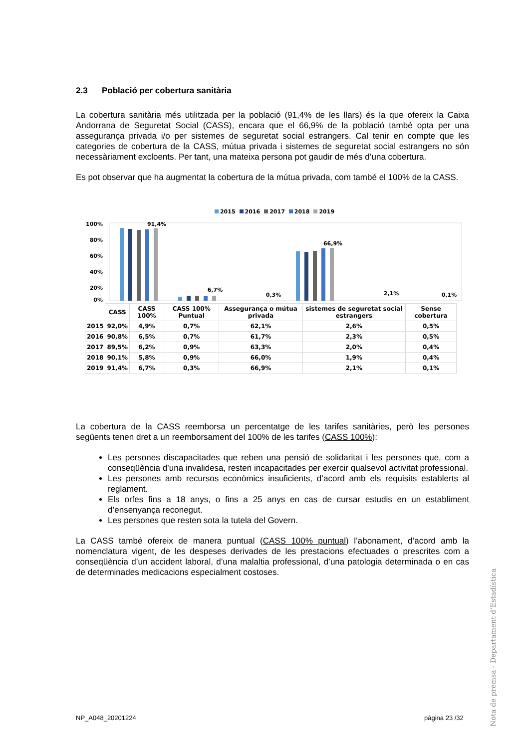2.3 Població per cobertura sanitària
La cobertura sanitària més utilitzada per la població (91,4% de les llars) és la que ofereix la Caixa Andorrana de Seguretat Social (CASS), encara que el 66,9% de la població també opta per una assegurança privada i/o per sistemes de seguretat social estrangers. Cal tenir en compte que les categories de cobertura de la CASS, mútua privada i sistemes de seguretat social estrangers no són necessàriament excloents. Per tant, una mateixa persona pot gaudir de més d’una cobertura.
Es pot observar que ha augmentat la cobertura de la mútua privada, com també el 100% de la CASS.
2015 2016 2017 2018 2019
100%
80%
60%
40%
20%
0%
91,4%
6,7%
0,3%
66,9%
2,1%
0,1%
| | CASS | CASS 100% | CASS 100% Puntual | Assegurança o mútua privada | sistemes de seguretat social estrangers | Sense cobertura |
| --- | --- | --- | --- | --- | --- | --- |
| 2015 | 92,0% | 4,9% | 0,7% | 62,1% | 2,6% | 0,5% |
| 2016 | 90,8% | 6,5% | 0,7% | 61,7% | 2,3% | 0,5% |
| 2017 | 89,5% | 6,2% | 0,9% | 63,3% | 2,0% | 0,4% |
| 2018 | 90,1% | 5,8% | 0,9% | 66,0% | 1,9% | 0,4% |
| 2019 | 91,4% | 6,7% | 0,3% | 66,9% | 2,1% | 0,1% |
La cobertura de la CASS reemborsa un percentatge de les tarifes sanitàries, però les persones següents tenen dret a un reemborsament del 100% de les tarifes (CASS 100%):
Les persones discapacitades que reben una pensió de solidaritat i les persones que, com a conseqüència d’una invalidesa, resten incapacitades per exercir qualsevol activitat professional.
Les persones amb recursos econòmics insuficients, d’acord amb els requisits establerts al reglament.
Els orfes fins a 18 anys, o fins a 25 anys en cas de cursar estudis en un establiment d’ensenyança reconegut.
Les persones que resten sota la tutela del Govern.
La CASS també ofereix de manera puntual (CASS 100% puntual) l’abonament, d’acord amb la nomenclatura vigent, de les despeses derivades de les prestacions efectuades o prescrites com a conseqüència d’un accident laboral, d’una malaltia professional, d’una patologia determinada o en cas de determinades medicacions especialment costoses.
Nota de premsa - Departament d’Estadística
NP_A048_20201224 pàgina 23 /32